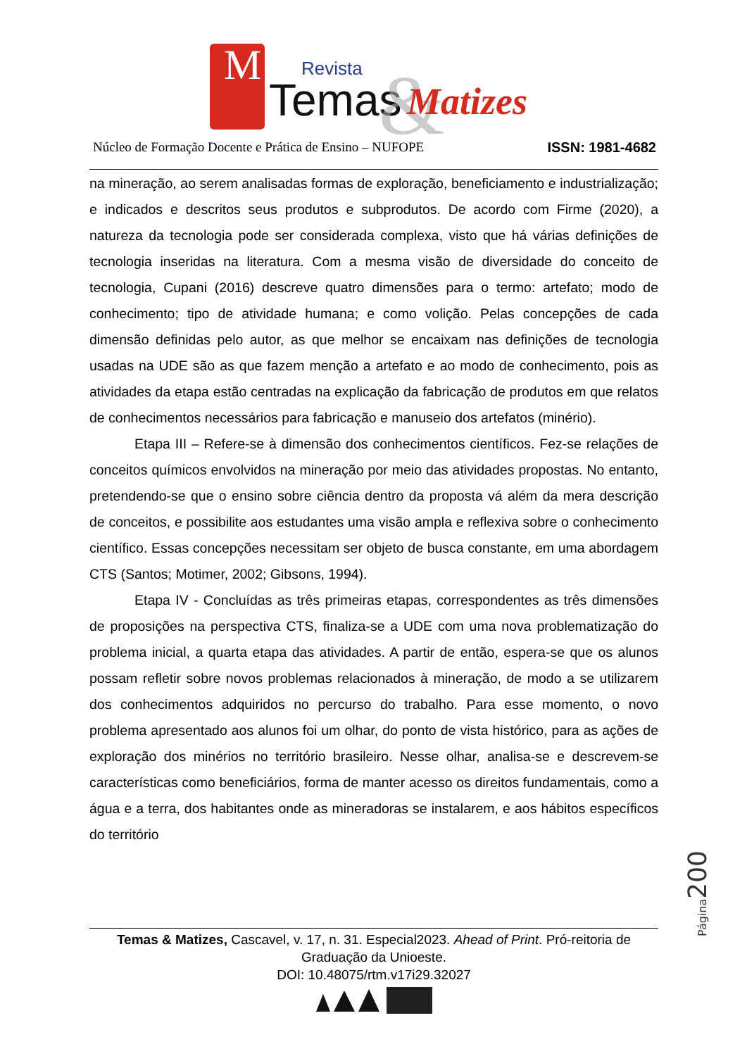M
Revista
Temas
&
Matizes
Núcleo de Formação Docente e Prática de Ensino – NUFOPE ISSN: 1981-4682
na mineração, ao serem analisadas formas de exploração, beneficiamento e industrialização; e indicados e descritos seus produtos e subprodutos. De acordo com Firme (2020), a natureza da tecnologia pode ser considerada complexa, visto que há várias definições de tecnologia inseridas na literatura. Com a mesma visão de diversidade do conceito de tecnologia, Cupani (2016) descreve quatro dimensões para o termo: artefato; modo de conhecimento; tipo de atividade humana; e como volição. Pelas concepções de cada dimensão definidas pelo autor, as que melhor se encaixam nas definições de tecnologia usadas na UDE são as que fazem menção a artefato e ao modo de conhecimento, pois as atividades da etapa estão centradas na explicação da fabricação de produtos em que relatos de conhecimentos necessários para fabricação e manuseio dos artefatos (minério).
Etapa III – Refere-se à dimensão dos conhecimentos científicos. Fez-se relações de conceitos químicos envolvidos na mineração por meio das atividades propostas. No entanto, pretendendo-se que o ensino sobre ciência dentro da proposta vá além da mera descrição de conceitos, e possibilite aos estudantes uma visão ampla e reflexiva sobre o conhecimento científico. Essas concepções necessitam ser objeto de busca constante, em uma abordagem CTS (Santos; Motimer, 2002; Gibsons, 1994).
Etapa IV - Concluídas as três primeiras etapas, correspondentes as três dimensões de proposições na perspectiva CTS, finaliza-se a UDE com uma nova problematização do problema inicial, a quarta etapa das atividades. A partir de então, espera-se que os alunos possam refletir sobre novos problemas relacionados à mineração, de modo a se utilizarem dos conhecimentos adquiridos no percurso do trabalho. Para esse momento, o novo problema apresentado aos alunos foi um olhar, do ponto de vista histórico, para as ações de exploração dos minérios no território brasileiro. Nesse olhar, analisa-se e descrevem-se características como beneficiários, forma de manter acesso os direitos fundamentais, como a água e a terra, dos habitantes onde as mineradoras se instalarem, e aos hábitos específicos do território
Página200
Temas & Matizes, Cascavel, v. 17, n. 31. Especial2023. Ahead of Print. Pró-reitoria de Graduação da Unioeste.
DOI: 10.48075/rtm.v17i29.32027